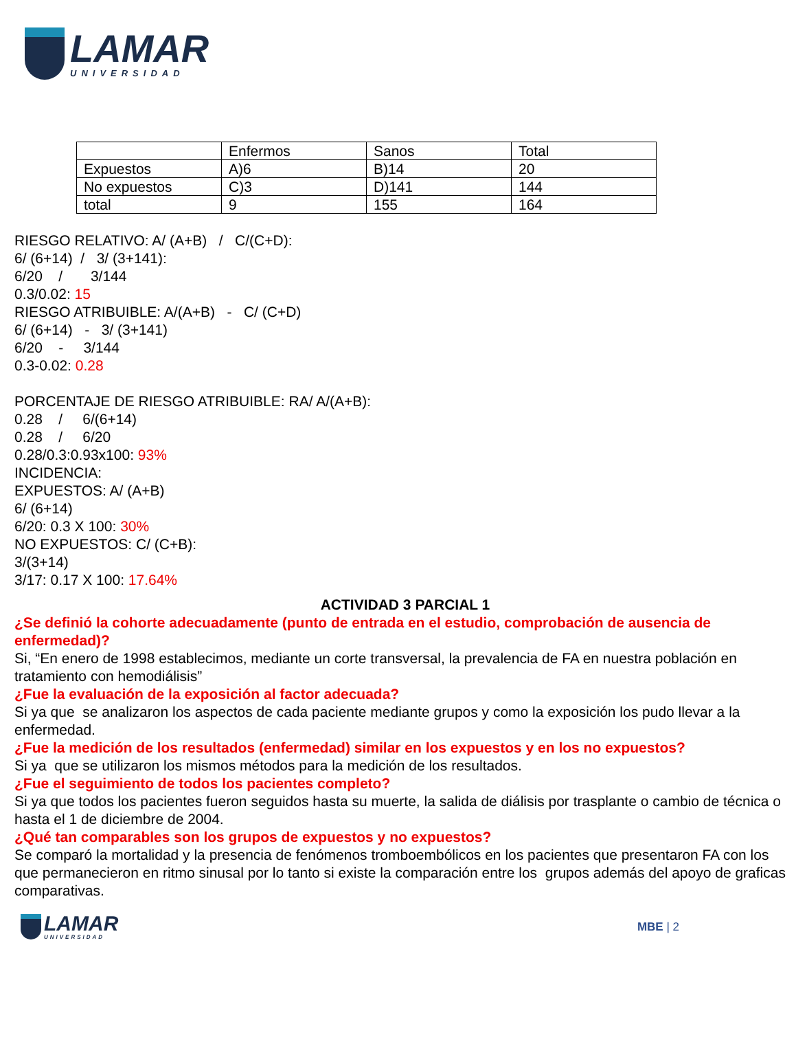LAMAR
UNIVERSIDAD
| | Enfermos | Sanos | Total |
| Expuestos | A)6 | B)14 | 20 |
| No expuestos | C)3 | D)141 | 144 |
| total | 9 | 155 | 164 |
RIESGO RELATIVO: A/ (A+B) / C/(C+D):
6/ (6+14) / 3/ (3+141):
6/20 / 3/144
0.3/0.02: 15
RIESGO ATRIBUIBLE: A/(A+B) - C/ (C+D)
6/ (6+14) - 3/ (3+141)
6/20 - 3/144
0.3-0.02: 0.28
PORCENTAJE DE RIESGO ATRIBUIBLE: RA/ A/(A+B):
0.28 / 6/(6+14)
0.28 / 6/20
0.28/0.3:0.93x100: 93%
INCIDENCIA:
EXPUESTOS: A/ (A+B)
6/ (6+14)
6/20: 0.3 X 100: 30%
NO EXPUESTOS: C/ (C+B):
3/(3+14)
3/17: 0.17 X 100: 17.64%
ACTIVIDAD 3 PARCIAL 1
¿Se definió la cohorte adecuadamente (punto de entrada en el estudio, comprobación de ausencia de enfermedad)?
Si, “En enero de 1998 establecimos, mediante un corte transversal, la prevalencia de FA en nuestra población en tratamiento con hemodiálisis”
¿Fue la evaluación de la exposición al factor adecuada?
Si ya que se analizaron los aspectos de cada paciente mediante grupos y como la exposición los pudo llevar a la enfermedad.
¿Fue la medición de los resultados (enfermedad) similar en los expuestos y en los no expuestos?
Si ya que se utilizaron los mismos métodos para la medición de los resultados.
¿Fue el seguimiento de todos los pacientes completo?
Si ya que todos los pacientes fueron seguidos hasta su muerte, la salida de diálisis por trasplante o cambio de técnica o hasta el 1 de diciembre de 2004.
¿Qué tan comparables son los grupos de expuestos y no expuestos?
Se comparó la mortalidad y la presencia de fenómenos tromboembólicos en los pacientes que presentaron FA con los que permanecieron en ritmo sinusal por lo tanto si existe la comparación entre los grupos además del apoyo de graficas comparativas.
LAMAR
UNIVERSIDAD
MBE | 2